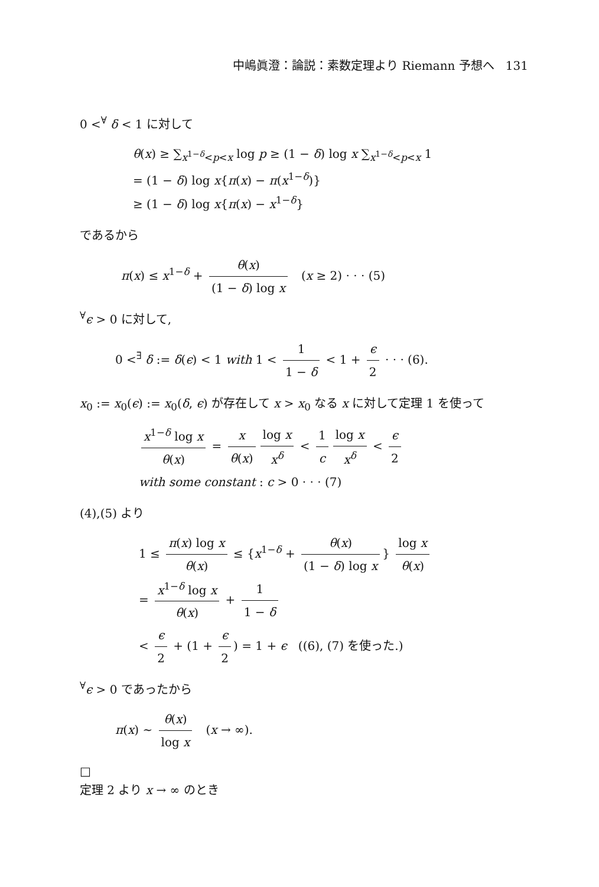中嶋眞澄：論説：素数定理より Riemann 予想へ 131
0 <<sup>∀</sup> δ < 1 に対して
θ(x) ≥ ∑<sub>x<sup>1−δ</sup><p<x</sub> log p ≥ (1 − δ) log x ∑<sub>x<sup>1−δ</sup><p<x</sub> 1
= (1 − δ) log x{π(x) − π(x<sup>1−δ</sup>)}
≥ (1 − δ) log x{π(x) − x<sup>1−δ</sup>}
であるから
π(x) ≤ x<sup>1−δ</sup> + θ(x) (1 − δ) log x (x ≥ 2) · · · (5)
<sup>∀</sup>ϵ > 0 に対して,
0 <<sup>∃</sup> δ := δ(ϵ) < 1 with 1 < 1 1 − δ < 1 + ϵ 2 · · · (6).
x<sub>0</sub> := x<sub>0</sub>(ϵ) := x<sub>0</sub>(δ, ϵ) が存在して x > x<sub>0</sub> なる x に対して定理 1 を使って
x<sup>1−δ</sup> log x θ(x) = x θ(x) log x x<sup>δ</sup> < 1 c log x x<sup>δ</sup> < ϵ 2
with some constant : c > 0 · · · (7)
(4),(5) より
1 ≤ π(x) log x θ(x) ≤ {x<sup>1−δ</sup> + θ(x) (1 − δ) log x } log x θ(x)
= x<sup>1−δ</sup> log x θ(x) + 1 1 − δ
< ϵ 2 + (1 + ϵ 2) = 1 + ϵ ((6), (7) を使った.)
<sup>∀</sup>ϵ > 0 であったから
π(x) ∼ θ(x) log x (x → ∞).
□
定理 2 より x → ∞ のとき